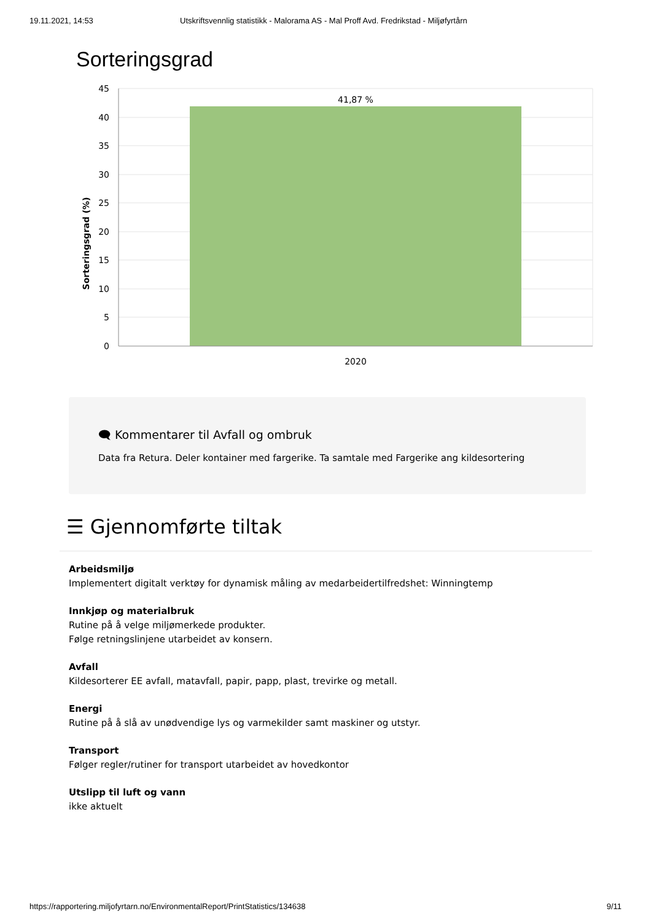19.11.2021, 14:53 Utskriftsvennlig statistikk - Malorama AS - Mal Proff Avd. Fredrikstad - Miljøfyrtårn
Sorteringsgrad
Sorteringsgrad (%)
45
40
35
30
25
20
15
10
5
0
41,87 %
2020
🗨 Kommentarer til Avfall og ombruk
Data fra Retura. Deler kontainer med fargerike. Ta samtale med Fargerike ang kildesortering
☰ Gjennomførte tiltak
Arbeidsmiljø
Implementert digitalt verktøy for dynamisk måling av medarbeidertilfredshet: Winningtemp
Innkjøp og materialbruk
Rutine på å velge miljømerkede produkter.
Følge retningslinjene utarbeidet av konsern.
Avfall
Kildesorterer EE avfall, matavfall, papir, papp, plast, trevirke og metall.
Energi
Rutine på å slå av unødvendige lys og varmekilder samt maskiner og utstyr.
Transport
Følger regler/rutiner for transport utarbeidet av hovedkontor
Utslipp til luft og vann
ikke aktuelt
https://rapportering.miljofyrtarn.no/EnvironmentalReport/PrintStatistics/134638 9/11